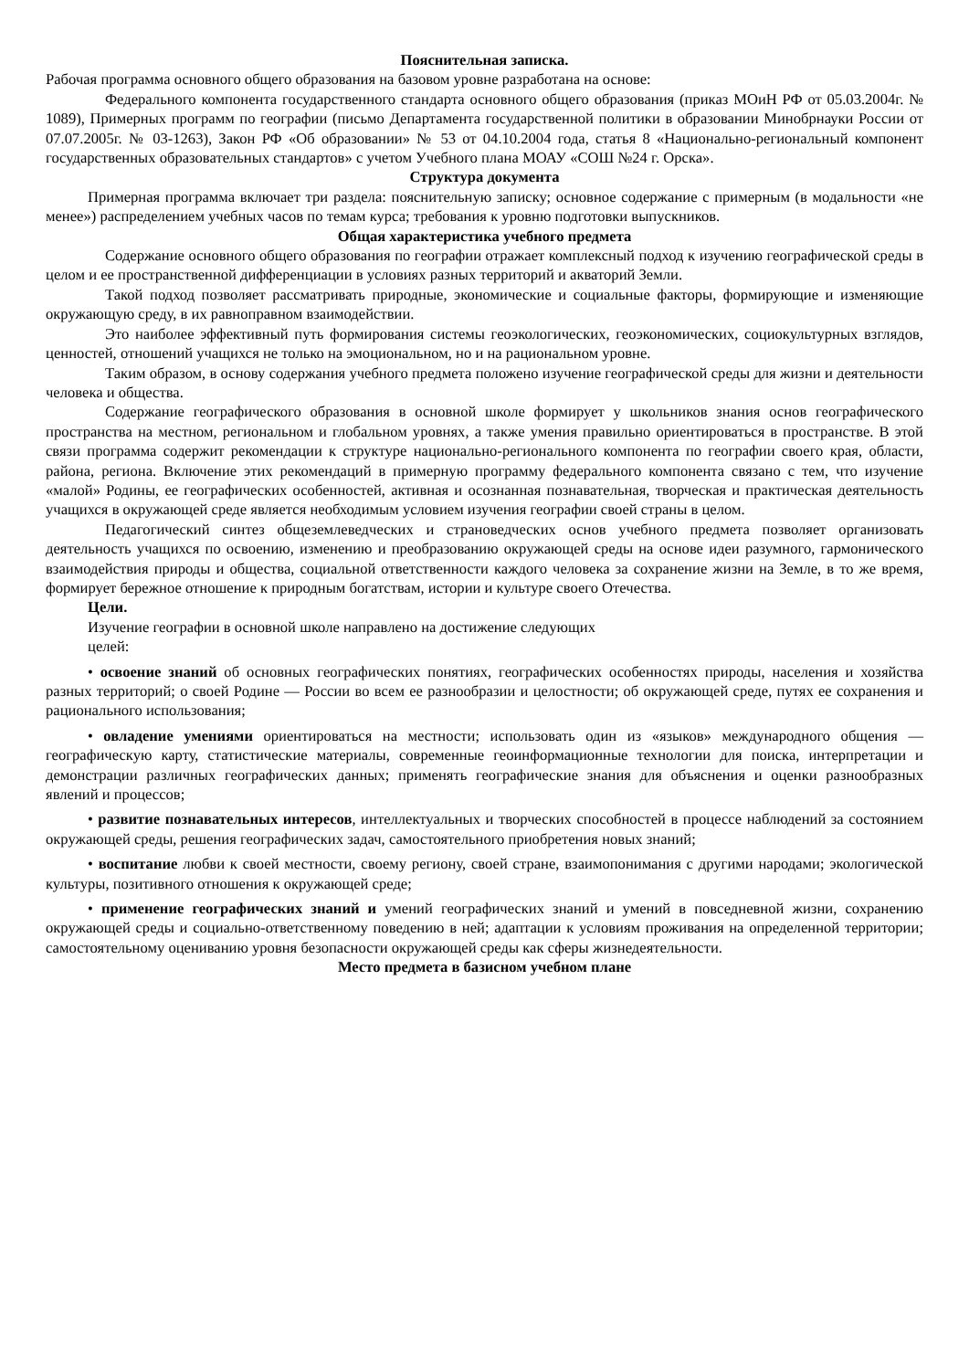Пояснительная записка.
Рабочая программа основного общего образования на базовом уровне разработана на основе:
Федерального компонента государственного стандарта основного общего образования (приказ МОиН РФ от 05.03.2004г. № 1089), Примерных программ по географии (письмо Департамента государственной политики в образовании Минобрнауки России от 07.07.2005г. № 03-1263), Закон РФ «Об образовании» № 53 от 04.10.2004 года, статья 8 «Национально-региональный компонент государственных образовательных стандартов» с учетом Учебного плана МОАУ «СОШ №24 г. Орска».
Структура документа
Примерная программа включает три раздела: пояснительную записку; основное содержание с примерным (в модальности «не менее») распределением учебных часов по темам курса; требования к уровню подготовки выпускников.
Общая характеристика учебного предмета
Содержание основного общего образования по географии отражает комплексный подход к изучению географической среды в целом и ее пространственной дифференциации в условиях разных территорий и акваторий Земли.
Такой подход позволяет рассматривать природные, экономические и социальные факторы, формирующие и изменяющие окружающую среду, в их равноправном взаимодействии.
Это наиболее эффективный путь формирования системы геоэкологических, геоэкономических, социокультурных взглядов, ценностей, отношений учащихся не только на эмоциональном, но и на рациональном уровне.
Таким образом, в основу содержания учебного предмета положено изучение географической среды для жизни и деятельности человека и общества.
Содержание географического образования в основной школе формирует у школьников знания основ географического пространства на местном, региональном и глобальном уровнях, а также умения правильно ориентироваться в пространстве. В этой связи программа содержит рекомендации к структуре национально-регионального компонента по географии своего края, области, района, региона. Включение этих рекомендаций в примерную программу федерального компонента связано с тем, что изучение «малой» Родины, ее географических особенностей, активная и осознанная познавательная, творческая и практическая деятельность учащихся в окружающей среде является необходимым условием изучения географии своей страны в целом.
Педагогический синтез общеземлеведческих и страноведческих основ учебного предмета позволяет организовать деятельность учащихся по освоению, изменению и преобразованию окружающей среды на основе идеи разумного, гармонического взаимодействия природы и общества, социальной ответственности каждого человека за сохранение жизни на Земле, в то же время, формирует бережное отношение к природным богатствам, истории и культуре своего Отечества.
Цели.
Изучение географии в основной школе направлено на достижение следующих
целей:
• освоение знаний об основных географических понятиях, географических особенностях природы, населения и хозяйства разных территорий; о своей Родине — России во всем ее разнообразии и целостности; об окружающей среде, путях ее сохранения и рационального использования;
• овладение умениями ориентироваться на местности; использовать один из «языков» международного общения — географическую карту, статистические материалы, современные геоинформационные технологии для поиска, интерпретации и демонстрации различных географических данных; применять географические знания для объяснения и оценки разнообразных явлений и процессов;
• развитие познавательных интересов, интеллектуальных и творческих способностей в процессе наблюдений за состоянием окружающей среды, решения географических задач, самостоятельного приобретения новых знаний;
• воспитание любви к своей местности, своему региону, своей стране, взаимопонимания с другими народами; экологической культуры, позитивного отношения к окружающей среде;
• применение географических знаний и умений географических знаний и умений в повседневной жизни, сохранению окружающей среды и социально-ответственному поведению в ней; адаптации к условиям проживания на определенной территории; самостоятельному оцениванию уровня безопасности окружающей среды как сферы жизнедеятельности.
Место предмета в базисном учебном плане